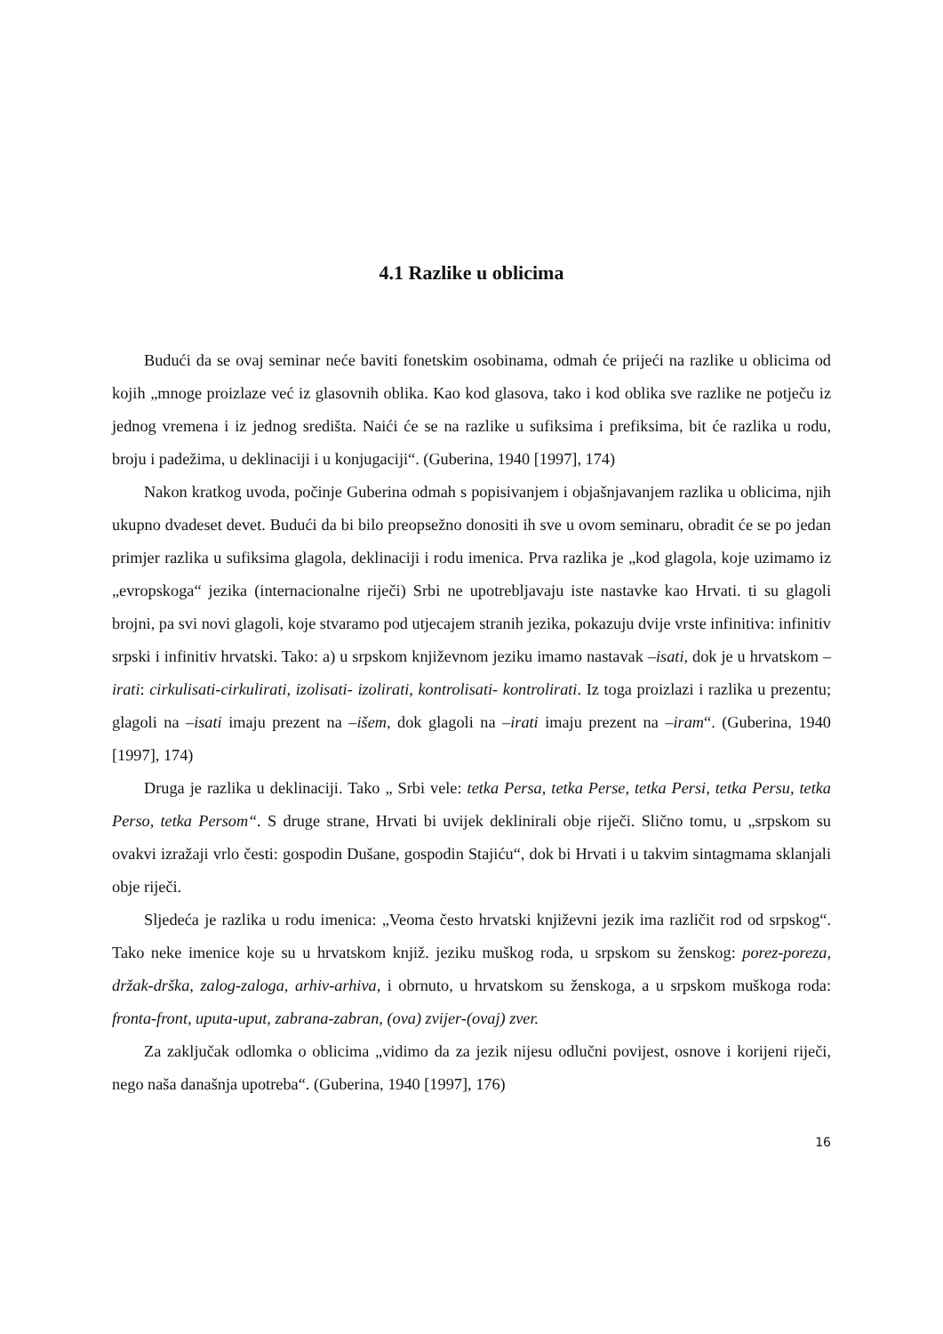4.1 Razlike u oblicima
Budući da se ovaj seminar neće baviti fonetskim osobinama, odmah će prijeći na razlike u oblicima od kojih „mnoge proizlaze već iz glasovnih oblika. Kao kod glasova, tako i kod oblika sve razlike ne potječu iz jednog vremena i iz jednog središta. Naići će se na razlike u sufiksima i prefiksima, bit će razlika u rodu, broju i padežima, u deklinaciji i u konjugaciji“. (Guberina, 1940 [1997], 174)
Nakon kratkog uvoda, počinje Guberina odmah s popisivanjem i objašnjavanjem razlika u oblicima, njih ukupno dvadeset devet. Budući da bi bilo preopsežno donositi ih sve u ovom seminaru, obradit će se po jedan primjer razlika u sufiksima glagola, deklinaciji i rodu imenica. Prva razlika je „kod glagola, koje uzimamo iz „evropskoga“ jezika (internacionalne riječi) Srbi ne upotrebljavaju iste nastavke kao Hrvati. ti su glagoli brojni, pa svi novi glagoli, koje stvaramo pod utjecajem stranih jezika, pokazuju dvije vrste infinitiva: infinitiv srpski i infinitiv hrvatski. Tako: a) u srpskom književnom jeziku imamo nastavak –isati, dok je u hrvatskom –irati: cirkulisati-cirkulirati, izolisati- izolirati, kontrolisati- kontrolirati. Iz toga proizlazi i razlika u prezentu; glagoli na –isati imaju prezent na –išem, dok glagoli na –irati imaju prezent na –iram“. (Guberina, 1940 [1997], 174)
Druga je razlika u deklinaciji. Tako „ Srbi vele: tetka Persa, tetka Perse, tetka Persi, tetka Persu, tetka Perso, tetka Persom“. S druge strane, Hrvati bi uvijek deklinirali obje riječi. Slično tomu, u „srpskom su ovakvi izražaji vrlo česti: gospodin Dušane, gospodin Stajiću“, dok bi Hrvati i u takvim sintagmama sklanjali obje riječi.
Sljedeća je razlika u rodu imenica: „Veoma često hrvatski književni jezik ima različit rod od srpskog“. Tako neke imenice koje su u hrvatskom knjiž. jeziku muškog roda, u srpskom su ženskog: porez-poreza, držak-drška, zalog-zaloga, arhiv-arhiva, i obrnuto, u hrvatskom su ženskoga, a u srpskom muškoga roda: fronta-front, uputa-uput, zabrana-zabran, (ova) zvijer-(ovaj) zver.
Za zaključak odlomka o oblicima „vidimo da za jezik nijesu odlučni povijest, osnove i korijeni riječi, nego naša današnja upotreba“. (Guberina, 1940 [1997], 176)
16